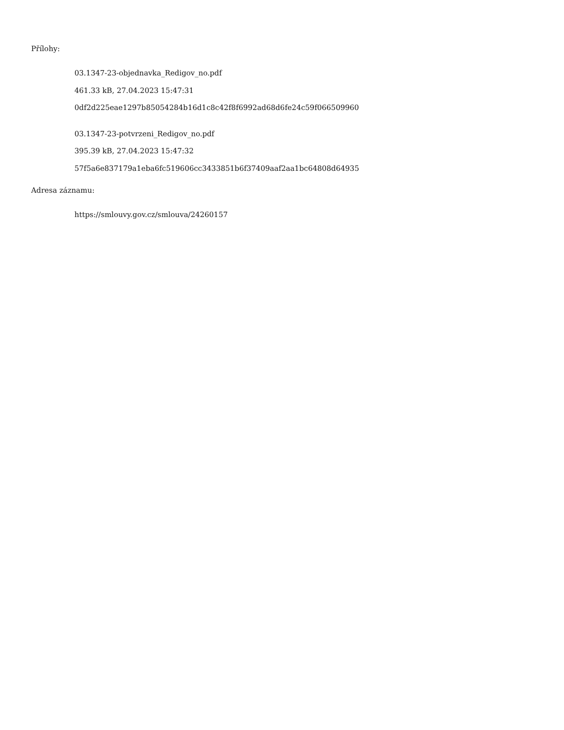Přílohy:
03.1347-23-objednavka_Redigov_no.pdf
461.33 kB, 27.04.2023 15:47:31
0df2d225eae1297b85054284b16d1c8c42f8f6992ad68d6fe24c59f066509960
03.1347-23-potvrzeni_Redigov_no.pdf
395.39 kB, 27.04.2023 15:47:32
57f5a6e837179a1eba6fc519606cc3433851b6f37409aaf2aa1bc64808d64935
Adresa záznamu:
https://smlouvy.gov.cz/smlouva/24260157